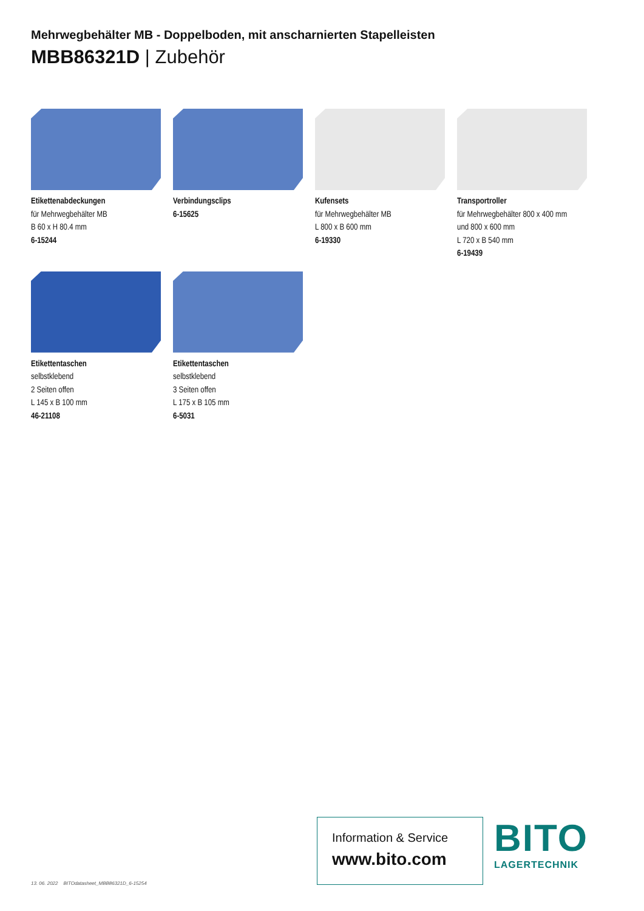Mehrwegbehälter MB - Doppelboden, mit anscharnierten Stapelleisten
MBB86321D | Zubehör
Etikettenabdeckungen
für Mehrwegbehälter MB
B 60 x H 80.4 mm
6-15244
Verbindungsclips
6-15625
Kufensets
für Mehrwegbehälter MB
L 800 x B 600 mm
6-19330
Transportroller
für Mehrwegbehälter 800 x 400 mm
und 800 x 600 mm
L 720 x B 540 mm
6-19439
Etikettentaschen
selbstklebend
2 Seiten offen
L 145 x B 100 mm
46-21108
Etikettentaschen
selbstklebend
3 Seiten offen
L 175 x B 105 mm
6-5031
Information & Service
www.bito.com
BITO
LAGERTECHNIK
13. 06. 2022 BITOdatasheet_MBB86321D_6-15254